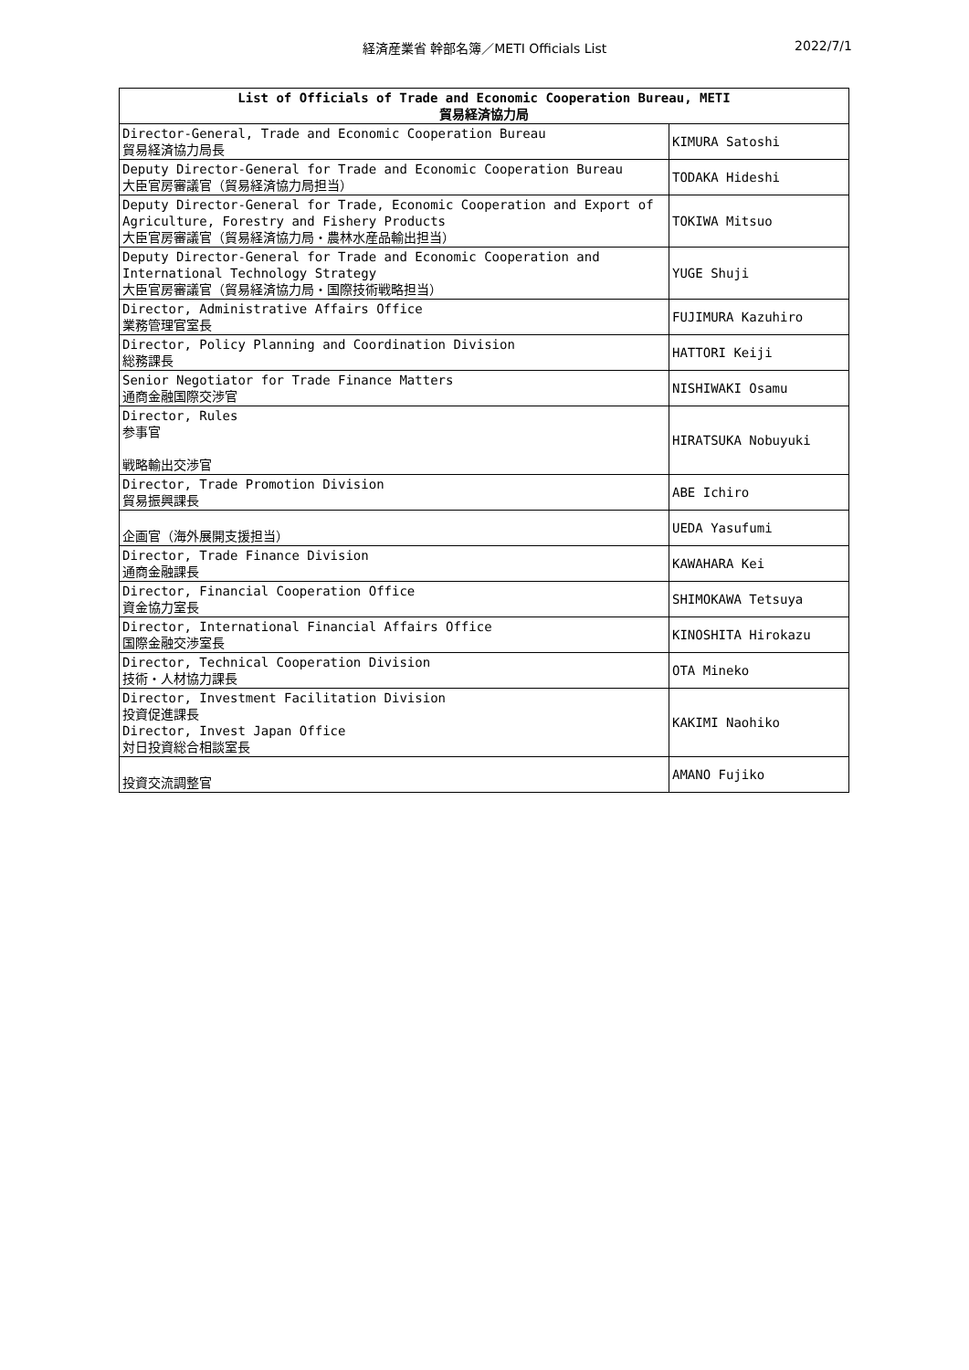経済産業省 幹部名簿／METI Officials List 2022/7/1
| List of Officials of Trade and Economic Cooperation Bureau, METI 貿易経済協力局 | |
| --- | --- |
| Director-General, Trade and Economic Cooperation Bureau 貿易経済協力局長 | KIMURA Satoshi |
| Deputy Director-General for Trade and Economic Cooperation Bureau 大臣官房審議官（貿易経済協力局担当） | TODAKA Hideshi |
| Deputy Director-General for Trade, Economic Cooperation and Export of Agriculture, Forestry and Fishery Products 大臣官房審議官（貿易経済協力局・農林水産品輸出担当） | TOKIWA Mitsuo |
| Deputy Director-General for Trade and Economic Cooperation and International Technology Strategy 大臣官房審議官（貿易経済協力局・国際技術戦略担当） | YUGE Shuji |
| Director, Administrative Affairs Office 業務管理官室長 | FUJIMURA Kazuhiro |
| Director, Policy Planning and Coordination Division 総務課長 | HATTORI Keiji |
| Senior Negotiator for Trade Finance Matters 通商金融国際交渉官 | NISHIWAKI Osamu |
| Director, Rules 参事官 戦略輸出交渉官 | HIRATSUKA Nobuyuki |
| Director, Trade Promotion Division 貿易振興課長 | ABE Ichiro |
| 企画官（海外展開支援担当） | UEDA Yasufumi |
| Director, Trade Finance Division 通商金融課長 | KAWAHARA Kei |
| Director, Financial Cooperation Office 資金協力室長 | SHIMOKAWA Tetsuya |
| Director, International Financial Affairs Office 国際金融交渉室長 | KINOSHITA Hirokazu |
| Director, Technical Cooperation Division 技術・人材協力課長 | OTA Mineko |
| Director, Investment Facilitation Division 投資促進課長 Director, Invest Japan Office 対日投資総合相談室長 | KAKIMI Naohiko |
| 投資交流調整官 | AMANO Fujiko |